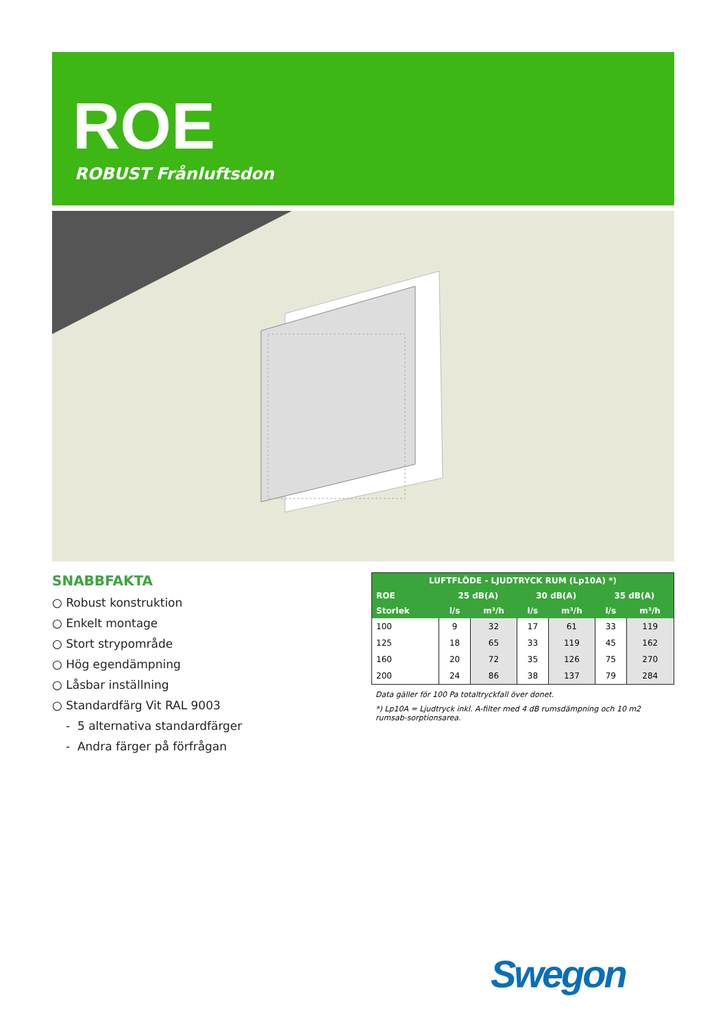ROE
ROBUST Frånluftsdon
SNABBFAKTA
○ Robust konstruktion
○ Enkelt montage
○ Stort strypområde
○ Hög egendämpning
○ Låsbar inställning
○ Standardfärg Vit RAL 9003
- 5 alternativa standardfärger
- Andra färger på förfrågan
| LUFTFLÖDE - LJUDTRYCK RUM (Lp10A) *) | | | | | | |
| --- | --- | --- | --- | --- | --- | --- |
| ROE | 25 dB(A) | | 30 dB(A) | | 35 dB(A) | |
| Storlek | l/s | m³/h | l/s | m³/h | l/s | m³/h |
| 100 | 9 | 32 | 17 | 61 | 33 | 119 |
| 125 | 18 | 65 | 33 | 119 | 45 | 162 |
| 160 | 20 | 72 | 35 | 126 | 75 | 270 |
| 200 | 24 | 86 | 38 | 137 | 79 | 284 |
Data gäller för 100 Pa totaltryckfall över donet.
*) Lp10A = Ljudtryck inkl. A-filter med 4 dB rumsdämpning och 10 m2 rumsab-sorptionsarea.
Swegon